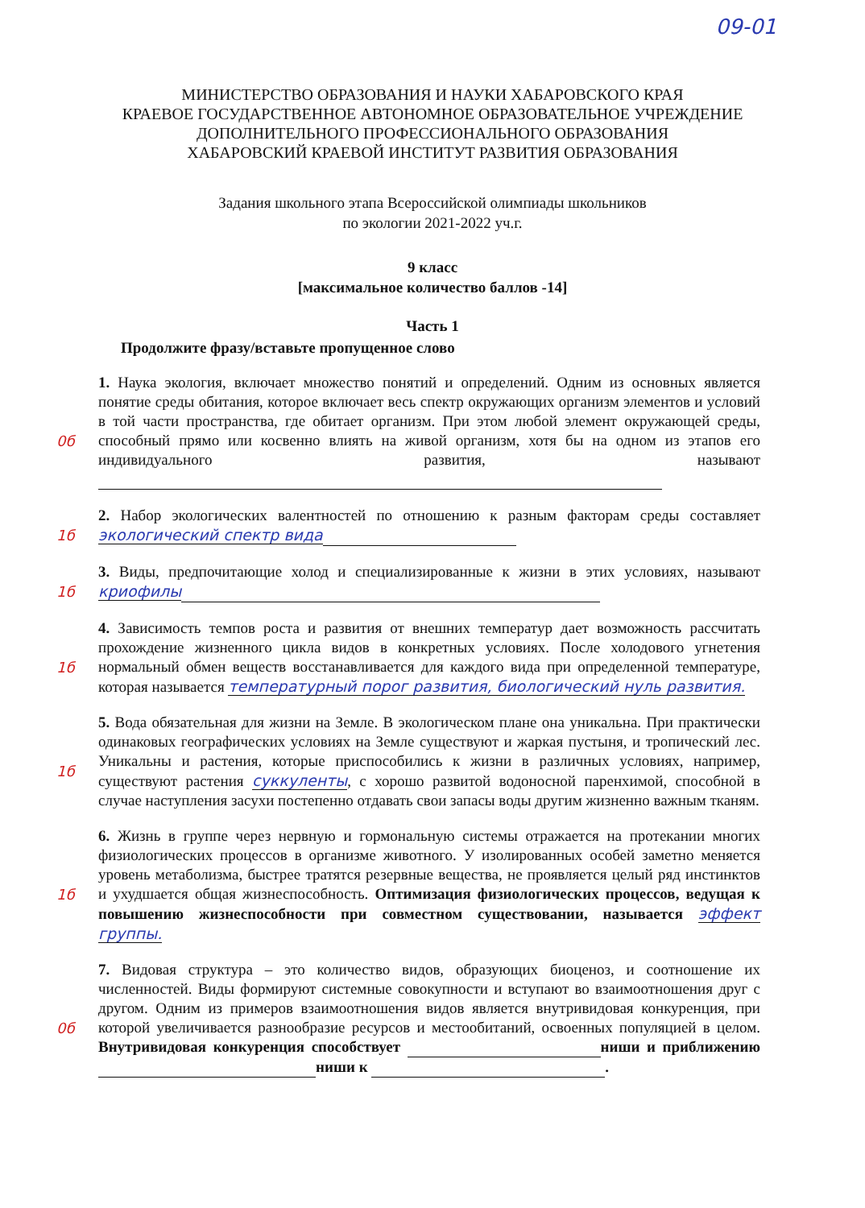09-01
МИНИСТЕРСТВО ОБРАЗОВАНИЯ И НАУКИ ХАБАРОВСКОГО КРАЯ
КРАЕВОЕ ГОСУДАРСТВЕННОЕ АВТОНОМНОЕ ОБРАЗОВАТЕЛЬНОЕ УЧРЕЖДЕНИЕ
ДОПОЛНИТЕЛЬНОГО ПРОФЕССИОНАЛЬНОГО ОБРАЗОВАНИЯ
ХАБАРОВСКИЙ КРАЕВОЙ ИНСТИТУТ РАЗВИТИЯ ОБРАЗОВАНИЯ
Задания школьного этапа Всероссийской олимпиады школьников
по экологии 2021-2022 уч.г.
9 класс
[максимальное количество баллов -14]
Часть 1
Продолжите фразу/вставьте пропущенное слово
0б 1. Наука экология, включает множество понятий и определений. Одним из основных является понятие среды обитания, которое включает весь спектр окружающих организм элементов и условий в той части пространства, где обитает организм. При этом любой элемент окружающей среды, способный прямо или косвенно влиять на живой организм, хотя бы на одном из этапов его индивидуального развития, называют
1б 2. Набор экологических валентностей по отношению к разным факторам среды составляет экологический спектр вида
1б 3. Виды, предпочитающие холод и специализированные к жизни в этих условиях, называют криофилы
1б 4. Зависимость темпов роста и развития от внешних температур дает возможность рассчитать прохождение жизненного цикла видов в конкретных условиях. После холодового угнетения нормальный обмен веществ восстанавливается для каждого вида при определенной температуре, которая называется температурный порог развития, биологический нуль развития.
1б 5. Вода обязательная для жизни на Земле. В экологическом плане она уникальна. При практически одинаковых географических условиях на Земле существуют и жаркая пустыня, и тропический лес. Уникальны и растения, которые приспособились к жизни в различных условиях, например, существуют растения суккуленты, с хорошо развитой водоносной паренхимой, способной в случае наступления засухи постепенно отдавать свои запасы воды другим жизненно важным тканям.
1б 6. Жизнь в группе через нервную и гормональную системы отражается на протекании многих физиологических процессов в организме животного. У изолированных особей заметно меняется уровень метаболизма, быстрее тратятся резервные вещества, не проявляется целый ряд инстинктов и ухудшается общая жизнеспособность. Оптимизация физиологических процессов, ведущая к повышению жизнеспособности при совместном существовании, называется эффект группы.
0б 7. Видовая структура – это количество видов, образующих биоценоз, и соотношение их численностей. Виды формируют системные совокупности и вступают во взаимоотношения друг с другом. Одним из примеров взаимоотношения видов является внутривидовая конкуренция, при которой увеличивается разнообразие ресурсов и местообитаний, освоенных популяцией в целом. Внутривидовая конкуренция способствует ниши и приближению ниши к .